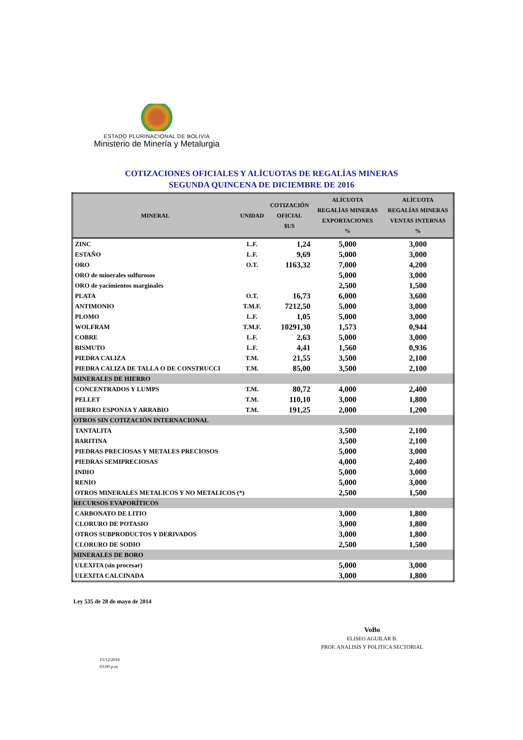ESTADO PLURINACIONAL DE BOLIVIA
Ministerio de Minería y Metalurgia
COTIZACIONES OFICIALES Y ALÍCUOTAS DE REGALÍAS MINERAS
SEGUNDA QUINCENA DE DICIEMBRE DE 2016
| MINERAL | UNIDAD | COTIZACIÓN OFICIAL $US | ALÍCUOTA REGALÍAS MINERAS EXPORTACIONES % | ALÍCUOTA REGALÍAS MINERAS VENTAS INTERNAS % |
| --- | --- | --- | --- | --- |
| ZINC | L.F. | 1,24 | 5,000 | 3,000 |
| ESTAÑO | L.F. | 9,69 | 5,000 | 3,000 |
| ORO | O.T. | 1163,32 | 7,000 | 4,200 |
| ORO de minerales sulfurosos | | | 5,000 | 3,000 |
| ORO de yacimientos marginales | | | 2,500 | 1,500 |
| PLATA | O.T. | 16,73 | 6,000 | 3,600 |
| ANTIMONIO | T.M.F. | 7212,50 | 5,000 | 3,000 |
| PLOMO | L.F. | 1,05 | 5,000 | 3,000 |
| WOLFRAM | T.M.F. | 10291,30 | 1,573 | 0,944 |
| COBRE | L.F. | 2,63 | 5,000 | 3,000 |
| BISMUTO | L.F. | 4,41 | 1,560 | 0,936 |
| PIEDRA CALIZA | T.M. | 21,55 | 3,500 | 2,100 |
| PIEDRA CALIZA DE TALLA O DE CONSTRUCCI | T.M. | 85,00 | 3,500 | 2,100 |
| MINERALES DE HIERRO | | | | |
| CONCENTRADOS Y LUMPS | T.M. | 80,72 | 4,000 | 2,400 |
| PELLET | T.M. | 110,10 | 3,000 | 1,800 |
| HIERRO ESPONJA Y ARRABIO | T.M. | 191,25 | 2,000 | 1,200 |
| OTROS SIN COTIZACIÓN INTERNACIONAL | | | | |
| TANTALITA | | | 3,500 | 2,100 |
| BARITINA | | | 3,500 | 2,100 |
| PIEDRAS PRECIOSAS Y METALES PRECIOSOS | | | 5,000 | 3,000 |
| PIEDRAS SEMIPRECIOSAS | | | 4,000 | 2,400 |
| INDIO | | | 5,000 | 3,000 |
| RENIO | | | 5,000 | 3,000 |
| OTROS MINERALES METALICOS Y NO METALICOS (*) | | | 2,500 | 1,500 |
| RECURSOS EVAPORÍTICOS | | | | |
| CARBONATO DE LITIO | | | 3,000 | 1,800 |
| CLORURO DE POTASIO | | | 3,000 | 1,800 |
| OTROS SUBPRODUCTOS Y DERIVADOS | | | 3,000 | 1,800 |
| CLORURO DE SODIO | | | 2,500 | 1,500 |
| MINERALES DE BORO | | | | |
| ULEXITA (sin procesar) | | | 5,000 | 3,000 |
| ULEXITA CALCINADA | | | 3,000 | 1,800 |
Ley 535 de 28 de mayo de 2014
VoBo
ELISEO AGUILAR B.
PROF. ANALISIS Y POLITICA SECTORIAL
15/12/2016
03:00 p.m.